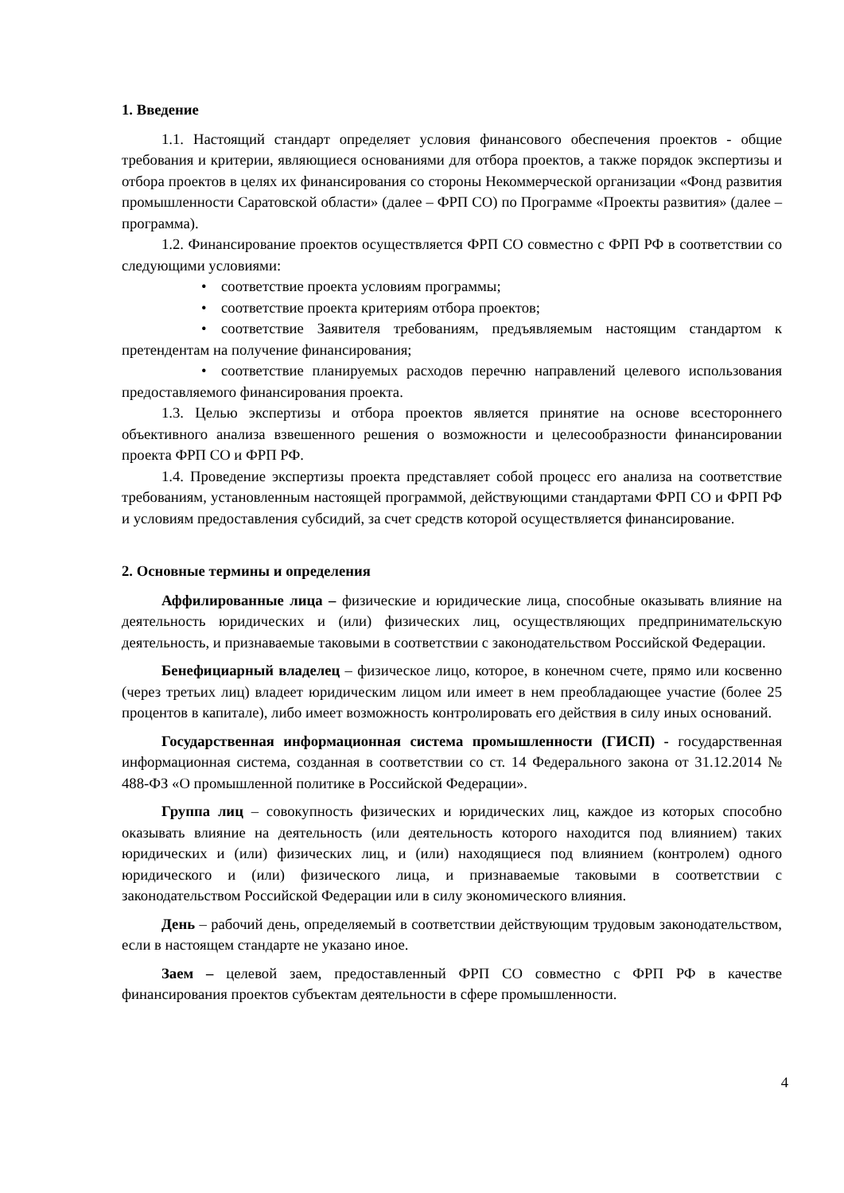1. Введение
1.1. Настоящий стандарт определяет условия финансового обеспечения проектов - общие требования и критерии, являющиеся основаниями для отбора проектов, а также порядок экспертизы и отбора проектов в целях их финансирования со стороны Некоммерческой организации «Фонд развития промышленности Саратовской области» (далее – ФРП СО) по Программе «Проекты развития» (далее – программа).
1.2. Финансирование проектов осуществляется ФРП СО совместно с ФРП РФ в соответствии со следующими условиями:
• соответствие проекта условиям программы;
• соответствие проекта критериям отбора проектов;
• соответствие Заявителя требованиям, предъявляемым настоящим стандартом к претендентам на получение финансирования;
• соответствие планируемых расходов перечню направлений целевого использования предоставляемого финансирования проекта.
1.3. Целью экспертизы и отбора проектов является принятие на основе всестороннего объективного анализа взвешенного решения о возможности и целесообразности финансировании проекта ФРП СО и ФРП РФ.
1.4. Проведение экспертизы проекта представляет собой процесс его анализа на соответствие требованиям, установленным настоящей программой, действующими стандартами ФРП СО и ФРП РФ и условиям предоставления субсидий, за счет средств которой осуществляется финансирование.
2. Основные термины и определения
Аффилированные лица – физические и юридические лица, способные оказывать влияние на деятельность юридических и (или) физических лиц, осуществляющих предпринимательскую деятельность, и признаваемые таковыми в соответствии с законодательством Российской Федерации.
Бенефициарный владелец – физическое лицо, которое, в конечном счете, прямо или косвенно (через третьих лиц) владеет юридическим лицом или имеет в нем преобладающее участие (более 25 процентов в капитале), либо имеет возможность контролировать его действия в силу иных оснований.
Государственная информационная система промышленности (ГИСП) - государственная информационная система, созданная в соответствии со ст. 14 Федерального закона от 31.12.2014 № 488-ФЗ «О промышленной политике в Российской Федерации».
Группа лиц – совокупность физических и юридических лиц, каждое из которых способно оказывать влияние на деятельность (или деятельность которого находится под влиянием) таких юридических и (или) физических лиц, и (или) находящиеся под влиянием (контролем) одного юридического и (или) физического лица, и признаваемые таковыми в соответствии с законодательством Российской Федерации или в силу экономического влияния.
День – рабочий день, определяемый в соответствии действующим трудовым законодательством, если в настоящем стандарте не указано иное.
Заем – целевой заем, предоставленный ФРП СО совместно с ФРП РФ в качестве финансирования проектов субъектам деятельности в сфере промышленности.
4